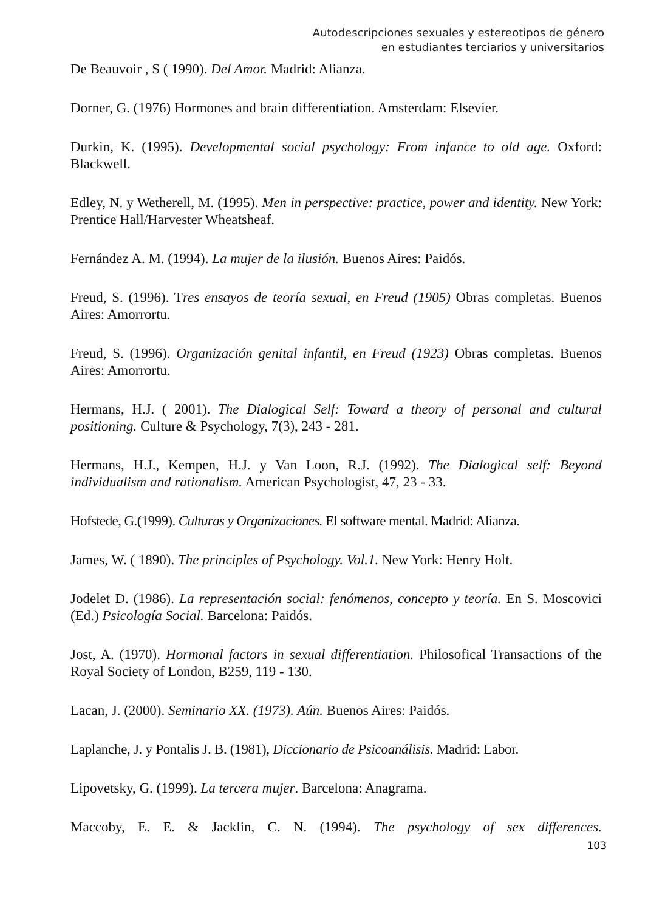Autodescripciones sexuales y estereotipos de género
en estudiantes terciarios y universitarios
De Beauvoir , S ( 1990). Del Amor. Madrid: Alianza.
Dorner, G. (1976) Hormones and brain differentiation. Amsterdam: Elsevier.
Durkin, K. (1995). Developmental social psychology: From infance to old age. Oxford: Blackwell.
Edley, N. y Wetherell, M. (1995). Men in perspective: practice, power and identity. New York: Prentice Hall/Harvester Wheatsheaf.
Fernández A. M. (1994). La mujer de la ilusión. Buenos Aires: Paidós.
Freud, S. (1996). Tres ensayos de teoría sexual, en Freud (1905) Obras completas. Buenos Aires: Amorrortu.
Freud, S. (1996). Organización genital infantil, en Freud (1923) Obras completas. Buenos Aires: Amorrortu.
Hermans, H.J. ( 2001). The Dialogical Self: Toward a theory of personal and cultural positioning. Culture & Psychology, 7(3), 243 - 281.
Hermans, H.J., Kempen, H.J. y Van Loon, R.J. (1992). The Dialogical self: Beyond individualism and rationalism. American Psychologist, 47, 23 - 33.
Hofstede, G.(1999). Culturas y Organizaciones. El software mental. Madrid: Alianza.
James, W. ( 1890). The principles of Psychology. Vol.1. New York: Henry Holt.
Jodelet D. (1986). La representación social: fenómenos, concepto y teoría. En S. Moscovici (Ed.) Psicología Social. Barcelona: Paidós.
Jost, A. (1970). Hormonal factors in sexual differentiation. Philosofical Transactions of the Royal Society of London, B259, 119 - 130.
Lacan, J. (2000). Seminario XX. (1973). Aún. Buenos Aires: Paidós.
Laplanche, J. y Pontalis J. B. (1981), Diccionario de Psicoanálisis. Madrid: Labor.
Lipovetsky, G. (1999). La tercera mujer. Barcelona: Anagrama.
Maccoby, E. E. & Jacklin, C. N. (1994). The psychology of sex differences.
103